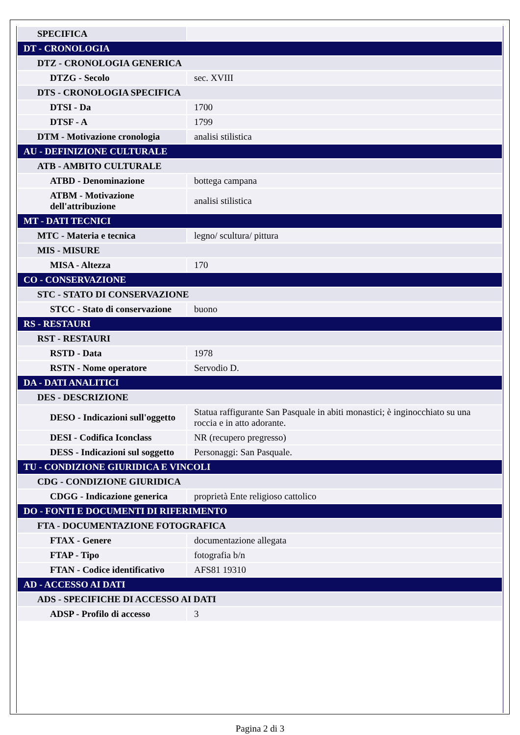| SPECIFICA | |
| DT - CRONOLOGIA | |
| DTZ - CRONOLOGIA GENERICA | |
| DTZG - Secolo | sec. XVIII |
| DTS - CRONOLOGIA SPECIFICA | |
| DTSI - Da | 1700 |
| DTSF - A | 1799 |
| DTM - Motivazione cronologia | analisi stilistica |
| AU - DEFINIZIONE CULTURALE | |
| ATB - AMBITO CULTURALE | |
| ATBD - Denominazione | bottega campana |
| ATBM - Motivazione dell'attribuzione | analisi stilistica |
| MT - DATI TECNICI | |
| MTC - Materia e tecnica | legno/ scultura/ pittura |
| MIS - MISURE | |
| MISA - Altezza | 170 |
| CO - CONSERVAZIONE | |
| STC - STATO DI CONSERVAZIONE | |
| STCC - Stato di conservazione | buono |
| RS - RESTAURI | |
| RST - RESTAURI | |
| RSTD - Data | 1978 |
| RSTN - Nome operatore | Servodio D. |
| DA - DATI ANALITICI | |
| DES - DESCRIZIONE | |
| DESO - Indicazioni sull'oggetto | Statua raffigurante San Pasquale in abiti monastici; è inginocchiato su una roccia e in atto adorante. |
| DESI - Codifica Iconclass | NR (recupero pregresso) |
| DESS - Indicazioni sul soggetto | Personaggi: San Pasquale. |
| TU - CONDIZIONE GIURIDICA E VINCOLI | |
| CDG - CONDIZIONE GIURIDICA | |
| CDGG - Indicazione generica | proprietà Ente religioso cattolico |
| DO - FONTI E DOCUMENTI DI RIFERIMENTO | |
| FTA - DOCUMENTAZIONE FOTOGRAFICA | |
| FTAX - Genere | documentazione allegata |
| FTAP - Tipo | fotografia b/n |
| FTAN - Codice identificativo | AFS81 19310 |
| AD - ACCESSO AI DATI | |
| ADS - SPECIFICHE DI ACCESSO AI DATI | |
| ADSP - Profilo di accesso | 3 |
Pagina 2 di 3